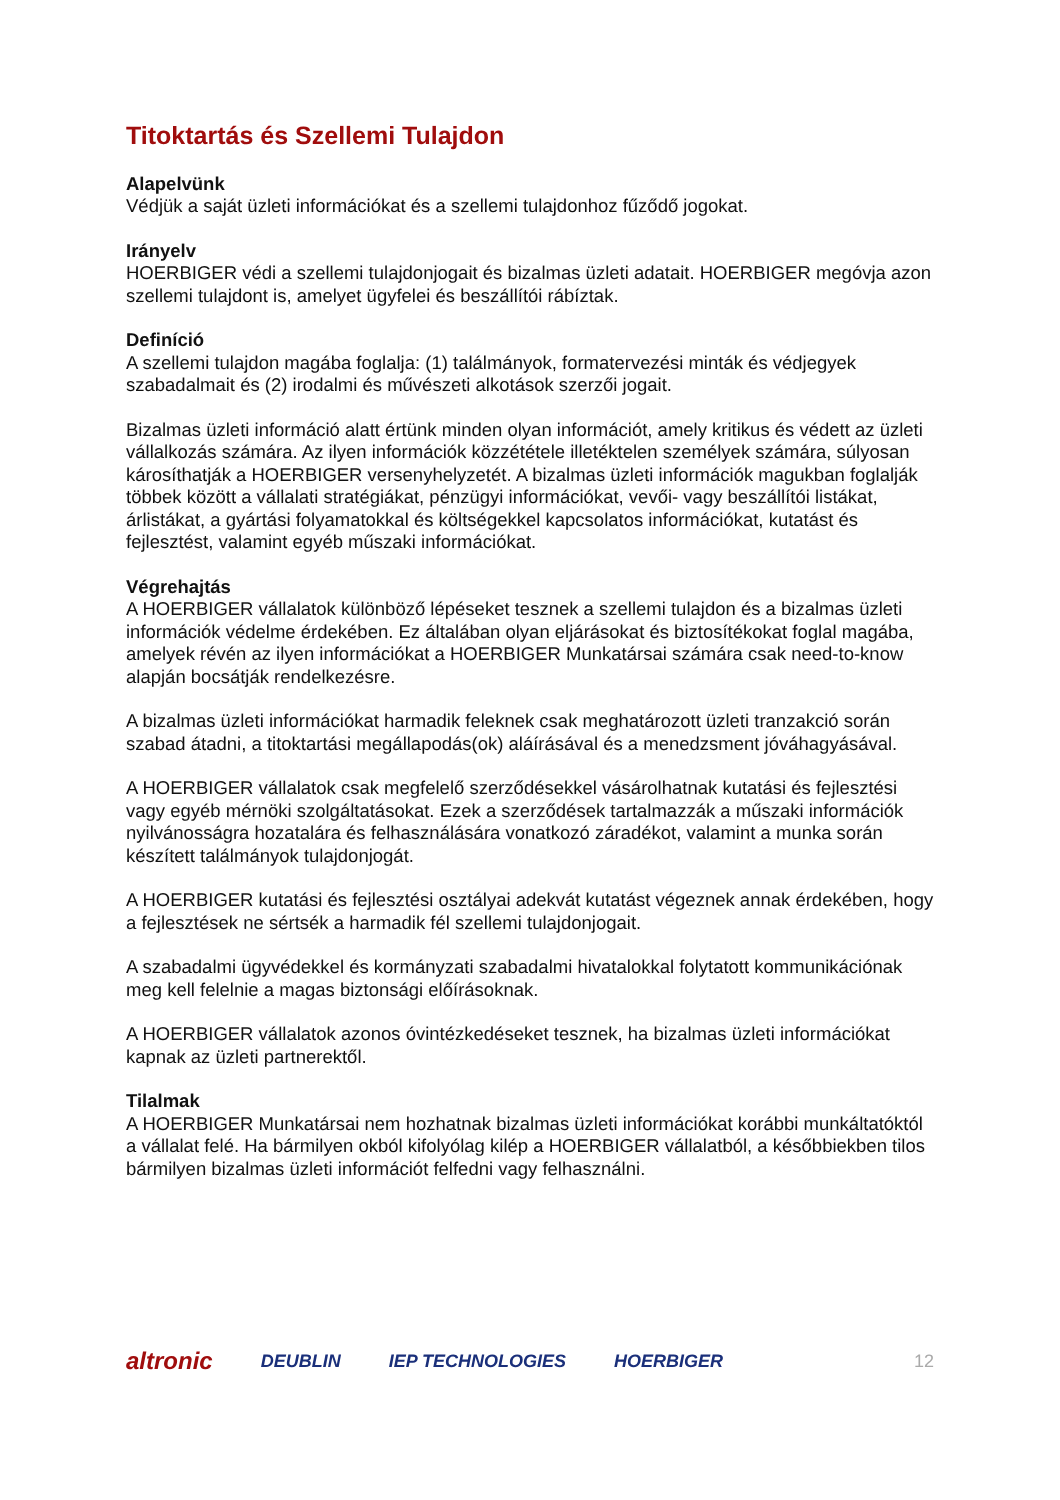Titoktartás és Szellemi Tulajdon
Alapelvünk
Védjük a saját üzleti információkat és a szellemi tulajdonhoz fűződő jogokat.
Irányelv
HOERBIGER védi a szellemi tulajdonjogait és bizalmas üzleti adatait. HOERBIGER megóvja azon szellemi tulajdont is, amelyet ügyfelei és beszállítói rábíztak.
Definíció
A szellemi tulajdon magába foglalja: (1) találmányok, formatervezési minták és védjegyek szabadalmait és (2) irodalmi és művészeti alkotások szerzői jogait.
Bizalmas üzleti információ alatt értünk minden olyan információt, amely kritikus és védett az üzleti vállalkozás számára. Az ilyen információk közzététele illetéktelen személyek számára, súlyosan károsíthatják a HOERBIGER versenyhelyzetét. A bizalmas üzleti információk magukban foglalják többek között a vállalati stratégiákat, pénzügyi információkat, vevői- vagy beszállítói listákat, árlistákat, a gyártási folyamatokkal és költségekkel kapcsolatos információkat, kutatást és fejlesztést, valamint egyéb műszaki információkat.
Végrehajtás
A HOERBIGER vállalatok különböző lépéseket tesznek a szellemi tulajdon és a bizalmas üzleti információk védelme érdekében. Ez általában olyan eljárásokat és biztosítékokat foglal magába, amelyek révén az ilyen információkat a HOERBIGER Munkatársai számára csak need-to-know alapján bocsátják rendelkezésre.
A bizalmas üzleti információkat harmadik feleknek csak meghatározott üzleti tranzakció során szabad átadni, a titoktartási megállapodás(ok) aláírásával és a menedzsment jóváhagyásával.
A HOERBIGER vállalatok csak megfelelő szerződésekkel vásárolhatnak kutatási és fejlesztési vagy egyéb mérnöki szolgáltatásokat. Ezek a szerződések tartalmazzák a műszaki információk nyilvánosságra hozatalára és felhasználására vonatkozó záradékot, valamint a munka során készített találmányok tulajdonjogát.
A HOERBIGER kutatási és fejlesztési osztályai adekvát kutatást végeznek annak érdekében, hogy a fejlesztések ne sértsék a harmadik fél szellemi tulajdonjogait.
A szabadalmi ügyvédekkel és kormányzati szabadalmi hivatalokkal folytatott kommunikációnak meg kell felelnie a magas biztonsági előírásoknak.
A HOERBIGER vállalatok azonos óvintézkedéseket tesznek, ha bizalmas üzleti információkat kapnak az üzleti partnerektől.
Tilalmak
A HOERBIGER Munkatársai nem hozhatnak bizalmas üzleti információkat korábbi munkáltatóktól a vállalat felé. Ha bármilyen okból kifolyólag kilép a HOERBIGER vállalatból, a későbbiekben tilos bármilyen bizalmas üzleti információt felfedni vagy felhasználni.
altronic DEUBLIN IEP TECHNOLOGIES HOERBIGER 12